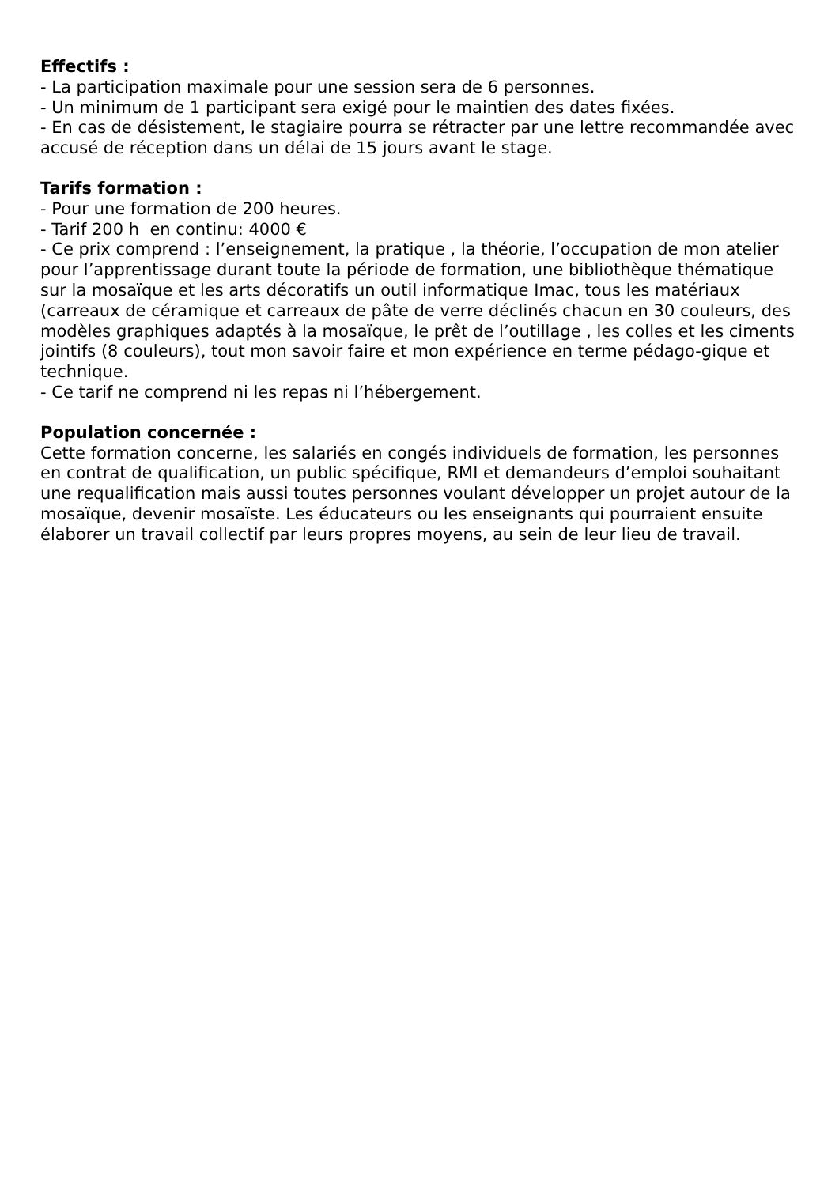Effectifs :
- La participation maximale pour une session sera de 6 personnes.
- Un minimum de 1 participant sera exigé pour le maintien des dates fixées.
- En cas de désistement, le stagiaire pourra se rétracter par une lettre recommandée avec accusé de réception dans un délai de 15 jours avant le stage.
Tarifs formation :
- Pour une formation de 200 heures.
- Tarif 200 h en continu: 4000 €
- Ce prix comprend : l’enseignement, la pratique , la théorie, l’occupation de mon atelier pour l’apprentissage durant toute la période de formation, une bibliothèque thématique sur la mosaïque et les arts décoratifs un outil informatique Imac, tous les matériaux (carreaux de céramique et carreaux de pâte de verre déclinés chacun en 30 couleurs, des modèles graphiques adaptés à la mosaïque, le prêt de l’outillage , les colles et les ciments jointifs (8 couleurs), tout mon savoir faire et mon expérience en terme pédago-gique et technique.
- Ce tarif ne comprend ni les repas ni l’hébergement.
Population concernée :
Cette formation concerne, les salariés en congés individuels de formation, les personnes en contrat de qualification, un public spécifique, RMI et demandeurs d’emploi souhaitant une requalification mais aussi toutes personnes voulant développer un projet autour de la mosaïque, devenir mosaïste. Les éducateurs ou les enseignants qui pourraient ensuite élaborer un travail collectif par leurs propres moyens, au sein de leur lieu de travail.